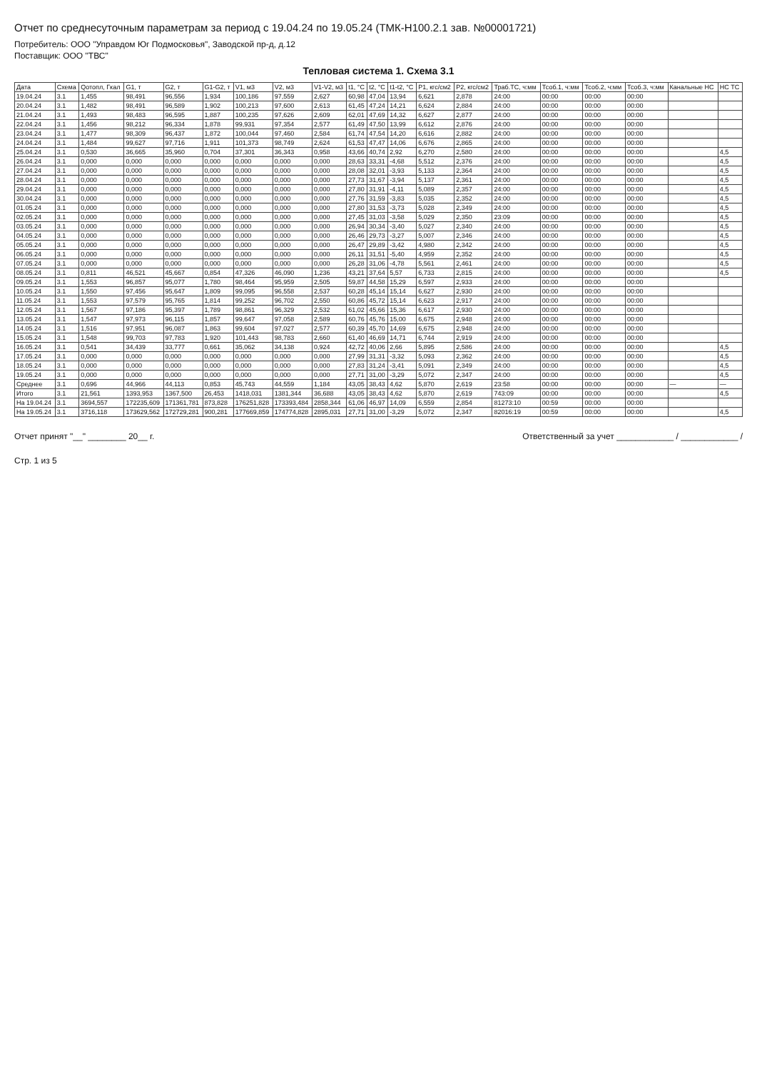Отчет по среднесуточным параметрам за период с 19.04.24 по 19.05.24 (ТМК-Н100.2.1 зав. №00001721)
Потребитель: ООО "Управдом Юг Подмосковья", Заводской пр-д, д.12
Поставщик: ООО "ТВС"
Тепловая система 1. Схема 3.1
| Дата | Схема | Qотопл, Гкал | G1, т | G2, т | G1-G2, т | V1, м3 | V2, м3 | V1-V2, м3 | t1, °C | t2, °C | t1-t2, °C | P1, кгс/см2 | P2, кгс/см2 | Траб.ТС, ч:мм | Тсоб.1, ч:мм | Тсоб.2, ч:мм | Тсоб.3, ч:мм | Канальные НС | НС ТС |
| --- | --- | --- | --- | --- | --- | --- | --- | --- | --- | --- | --- | --- | --- | --- | --- | --- | --- | --- | --- |
| 19.04.24 | 3.1 | 1,455 | 98,491 | 96,556 | 1,934 | 100,186 | 97,559 | 2,627 | 60,98 | 47,04 | 13,94 | 6,621 | 2,878 | 24:00 | 00:00 | 00:00 | 00:00 | | |
| 20.04.24 | 3.1 | 1,482 | 98,491 | 96,589 | 1,902 | 100,213 | 97,600 | 2,613 | 61,45 | 47,24 | 14,21 | 6,624 | 2,884 | 24:00 | 00:00 | 00:00 | 00:00 | | |
| 21.04.24 | 3.1 | 1,493 | 98,483 | 96,595 | 1,887 | 100,235 | 97,626 | 2,609 | 62,01 | 47,69 | 14,32 | 6,627 | 2,877 | 24:00 | 00:00 | 00:00 | 00:00 | | |
| 22.04.24 | 3.1 | 1,456 | 98,212 | 96,334 | 1,878 | 99,931 | 97,354 | 2,577 | 61,49 | 47,50 | 13,99 | 6,612 | 2,876 | 24:00 | 00:00 | 00:00 | 00:00 | | |
| 23.04.24 | 3.1 | 1,477 | 98,309 | 96,437 | 1,872 | 100,044 | 97,460 | 2,584 | 61,74 | 47,54 | 14,20 | 6,616 | 2,882 | 24:00 | 00:00 | 00:00 | 00:00 | | |
| 24.04.24 | 3.1 | 1,484 | 99,627 | 97,716 | 1,911 | 101,373 | 98,749 | 2,624 | 61,53 | 47,47 | 14,06 | 6,676 | 2,865 | 24:00 | 00:00 | 00:00 | 00:00 | | |
| 25.04.24 | 3.1 | 0,530 | 36,665 | 35,960 | 0,704 | 37,301 | 36,343 | 0,958 | 43,66 | 40,74 | 2,92 | 6,270 | 2,580 | 24:00 | 00:00 | 00:00 | 00:00 | | 4,5 |
| 26.04.24 | 3.1 | 0,000 | 0,000 | 0,000 | 0,000 | 0,000 | 0,000 | 0,000 | 28,63 | 33,31 | -4,68 | 5,512 | 2,376 | 24:00 | 00:00 | 00:00 | 00:00 | | 4,5 |
| 27.04.24 | 3.1 | 0,000 | 0,000 | 0,000 | 0,000 | 0,000 | 0,000 | 0,000 | 28,08 | 32,01 | -3,93 | 5,133 | 2,364 | 24:00 | 00:00 | 00:00 | 00:00 | | 4,5 |
| 28.04.24 | 3.1 | 0,000 | 0,000 | 0,000 | 0,000 | 0,000 | 0,000 | 0,000 | 27,73 | 31,67 | -3,94 | 5,137 | 2,361 | 24:00 | 00:00 | 00:00 | 00:00 | | 4,5 |
| 29.04.24 | 3.1 | 0,000 | 0,000 | 0,000 | 0,000 | 0,000 | 0,000 | 0,000 | 27,80 | 31,91 | -4,11 | 5,089 | 2,357 | 24:00 | 00:00 | 00:00 | 00:00 | | 4,5 |
| 30.04.24 | 3.1 | 0,000 | 0,000 | 0,000 | 0,000 | 0,000 | 0,000 | 0,000 | 27,76 | 31,59 | -3,83 | 5,035 | 2,352 | 24:00 | 00:00 | 00:00 | 00:00 | | 4,5 |
| 01.05.24 | 3.1 | 0,000 | 0,000 | 0,000 | 0,000 | 0,000 | 0,000 | 0,000 | 27,80 | 31,53 | -3,73 | 5,028 | 2,349 | 24:00 | 00:00 | 00:00 | 00:00 | | 4,5 |
| 02.05.24 | 3.1 | 0,000 | 0,000 | 0,000 | 0,000 | 0,000 | 0,000 | 0,000 | 27,45 | 31,03 | -3,58 | 5,029 | 2,350 | 23:09 | 00:00 | 00:00 | 00:00 | | 4,5 |
| 03.05.24 | 3.1 | 0,000 | 0,000 | 0,000 | 0,000 | 0,000 | 0,000 | 0,000 | 26,94 | 30,34 | -3,40 | 5,027 | 2,340 | 24:00 | 00:00 | 00:00 | 00:00 | | 4,5 |
| 04.05.24 | 3.1 | 0,000 | 0,000 | 0,000 | 0,000 | 0,000 | 0,000 | 0,000 | 26,46 | 29,73 | -3,27 | 5,007 | 2,346 | 24:00 | 00:00 | 00:00 | 00:00 | | 4,5 |
| 05.05.24 | 3.1 | 0,000 | 0,000 | 0,000 | 0,000 | 0,000 | 0,000 | 0,000 | 26,47 | 29,89 | -3,42 | 4,980 | 2,342 | 24:00 | 00:00 | 00:00 | 00:00 | | 4,5 |
| 06.05.24 | 3.1 | 0,000 | 0,000 | 0,000 | 0,000 | 0,000 | 0,000 | 0,000 | 26,11 | 31,51 | -5,40 | 4,959 | 2,352 | 24:00 | 00:00 | 00:00 | 00:00 | | 4,5 |
| 07.05.24 | 3.1 | 0,000 | 0,000 | 0,000 | 0,000 | 0,000 | 0,000 | 0,000 | 26,28 | 31,06 | -4,78 | 5,561 | 2,461 | 24:00 | 00:00 | 00:00 | 00:00 | | 4,5 |
| 08.05.24 | 3.1 | 0,811 | 46,521 | 45,667 | 0,854 | 47,326 | 46,090 | 1,236 | 43,21 | 37,64 | 5,57 | 6,733 | 2,815 | 24:00 | 00:00 | 00:00 | 00:00 | | 4,5 |
| 09.05.24 | 3.1 | 1,553 | 96,857 | 95,077 | 1,780 | 98,464 | 95,959 | 2,505 | 59,87 | 44,58 | 15,29 | 6,597 | 2,933 | 24:00 | 00:00 | 00:00 | 00:00 | | |
| 10.05.24 | 3.1 | 1,550 | 97,456 | 95,647 | 1,809 | 99,095 | 96,558 | 2,537 | 60,28 | 45,14 | 15,14 | 6,627 | 2,930 | 24:00 | 00:00 | 00:00 | 00:00 | | |
| 11.05.24 | 3.1 | 1,553 | 97,579 | 95,765 | 1,814 | 99,252 | 96,702 | 2,550 | 60,86 | 45,72 | 15,14 | 6,623 | 2,917 | 24:00 | 00:00 | 00:00 | 00:00 | | |
| 12.05.24 | 3.1 | 1,567 | 97,186 | 95,397 | 1,789 | 98,861 | 96,329 | 2,532 | 61,02 | 45,66 | 15,36 | 6,617 | 2,930 | 24:00 | 00:00 | 00:00 | 00:00 | | |
| 13.05.24 | 3.1 | 1,547 | 97,973 | 96,115 | 1,857 | 99,647 | 97,058 | 2,589 | 60,76 | 45,76 | 15,00 | 6,675 | 2,948 | 24:00 | 00:00 | 00:00 | 00:00 | | |
| 14.05.24 | 3.1 | 1,516 | 97,951 | 96,087 | 1,863 | 99,604 | 97,027 | 2,577 | 60,39 | 45,70 | 14,69 | 6,675 | 2,948 | 24:00 | 00:00 | 00:00 | 00:00 | | |
| 15.05.24 | 3.1 | 1,548 | 99,703 | 97,783 | 1,920 | 101,443 | 98,783 | 2,660 | 61,40 | 46,69 | 14,71 | 6,744 | 2,919 | 24:00 | 00:00 | 00:00 | 00:00 | | |
| 16.05.24 | 3.1 | 0,541 | 34,439 | 33,777 | 0,661 | 35,062 | 34,138 | 0,924 | 42,72 | 40,06 | 2,66 | 5,895 | 2,586 | 24:00 | 00:00 | 00:00 | 00:00 | | 4,5 |
| 17.05.24 | 3.1 | 0,000 | 0,000 | 0,000 | 0,000 | 0,000 | 0,000 | 0,000 | 27,99 | 31,31 | -3,32 | 5,093 | 2,362 | 24:00 | 00:00 | 00:00 | 00:00 | | 4,5 |
| 18.05.24 | 3.1 | 0,000 | 0,000 | 0,000 | 0,000 | 0,000 | 0,000 | 0,000 | 27,83 | 31,24 | -3,41 | 5,091 | 2,349 | 24:00 | 00:00 | 00:00 | 00:00 | | 4,5 |
| 19.05.24 | 3.1 | 0,000 | 0,000 | 0,000 | 0,000 | 0,000 | 0,000 | 0,000 | 27,71 | 31,00 | -3,29 | 5,072 | 2,347 | 24:00 | 00:00 | 00:00 | 00:00 | | 4,5 |
| Среднее | 3.1 | 0,696 | 44,966 | 44,113 | 0,853 | 45,743 | 44,559 | 1,184 | 43,05 | 38,43 | 4,62 | 5,870 | 2,619 | 23:58 | 00:00 | 00:00 | 00:00 | — | — |
| Итого | 3.1 | 21,561 | 1393,953 | 1367,500 | 26,453 | 1418,031 | 1381,344 | 36,688 | 43,05 | 38,43 | 4,62 | 5,870 | 2,619 | 743:09 | 00:00 | 00:00 | 00:00 | | 4,5 |
| На 19.04.24 | 3.1 | 3694,557 | 172235,609 | 171361,781 | 873,828 | 176251,828 | 173393,484 | 2858,344 | 61,06 | 46,97 | 14,09 | 6,559 | 2,854 | 81273:10 | 00:59 | 00:00 | 00:00 | | |
| На 19.05.24 | 3.1 | 3716,118 | 173629,562 | 172729,281 | 900,281 | 177669,859 | 174774,828 | 2895,031 | 27,71 | 31,00 | -3,29 | 5,072 | 2,347 | 82016:19 | 00:59 | 00:00 | 00:00 | | 4,5 |
Отчет принят "__" ________ 20__ г. Ответственный за учет ____________ / ____________ /
Стр. 1 из 5